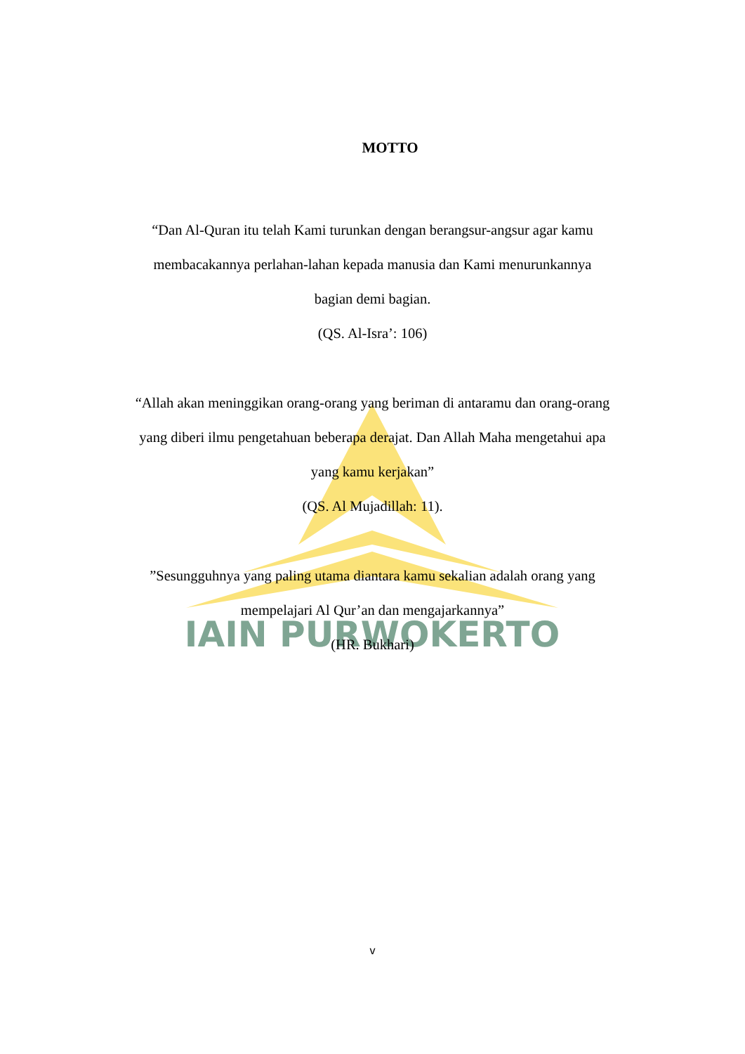IAIN PURWOKERTO
MOTTO
“Dan Al-Quran itu telah Kami turunkan dengan berangsur-angsur agar kamu membacakannya perlahan-lahan kepada manusia dan Kami menurunkannya bagian demi bagian.
(QS. Al-Isra’: 106)
“Allah akan meninggikan orang-orang yang beriman di antaramu dan orang-orang yang diberi ilmu pengetahuan beberapa derajat. Dan Allah Maha mengetahui apa yang kamu kerjakan”
(QS. Al Mujadillah: 11).
”Sesungguhnya yang paling utama diantara kamu sekalian adalah orang yang mempelajari Al Qur’an dan mengajarkannya”
(HR. Bukhari)
v